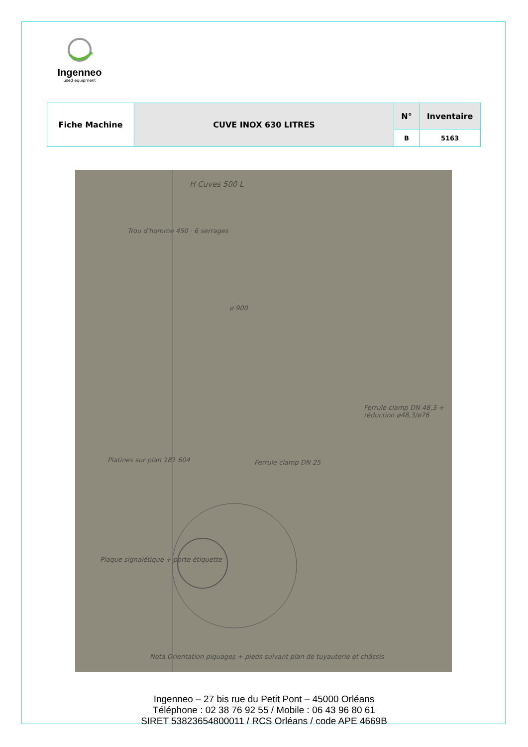Ingenneo
used equipment
| Fiche Machine | CUVE INOX 630 LITRES | N° | Inventaire |
| | | B | 5163 |
H Cuves 500 L
Trou d'homme 450 · 6 serrages
ø 900
Ferrule clamp DN 48,3 + réduction ø48,3/ø76
Ferrule clamp DN 25 Platines sur plan 181 604
Plaque signalétique + porte étiquette
Nota Orientation piquages + pieds suivant plan de tuyauterie et châssis
Ingenneo – 27 bis rue du Petit Pont – 45000 Orléans
Téléphone : 02 38 76 92 55 / Mobile : 06 43 96 80 61
SIRET 53823654800011 / RCS Orléans / code APE 4669B